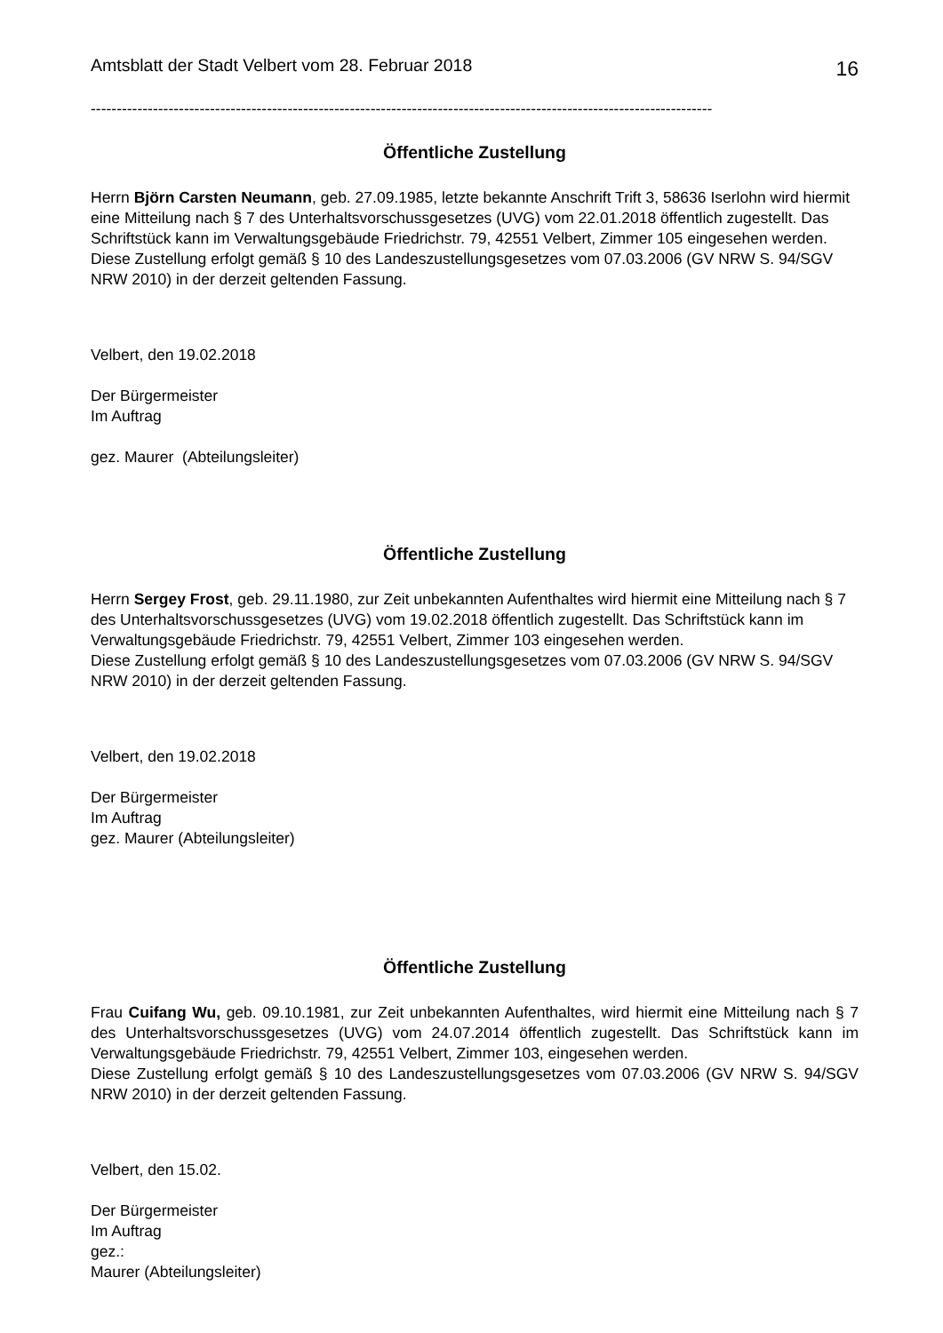Amtsblatt der Stadt Velbert vom 28. Februar 2018 16
------------------------------------------------------------------------------------------------------------------------
Öffentliche Zustellung
Herrn Björn Carsten Neumann, geb. 27.09.1985, letzte bekannte Anschrift Trift 3, 58636 Iserlohn wird hiermit eine Mitteilung nach § 7 des Unterhaltsvorschussgesetzes (UVG) vom 22.01.2018 öffentlich zugestellt. Das Schriftstück kann im Verwaltungsgebäude Friedrichstr. 79, 42551 Velbert, Zimmer 105 eingesehen werden.
Diese Zustellung erfolgt gemäß § 10 des Landeszustellungsgesetzes vom 07.03.2006 (GV NRW S. 94/SGV NRW 2010) in der derzeit geltenden Fassung.
Velbert, den 19.02.2018
Der Bürgermeister
Im Auftrag
gez. Maurer (Abteilungsleiter)
Öffentliche Zustellung
Herrn Sergey Frost, geb. 29.11.1980, zur Zeit unbekannten Aufenthaltes wird hiermit eine Mitteilung nach § 7 des Unterhaltsvorschussgesetzes (UVG) vom 19.02.2018 öffentlich zugestellt. Das Schriftstück kann im Verwaltungsgebäude Friedrichstr. 79, 42551 Velbert, Zimmer 103 eingesehen werden.
Diese Zustellung erfolgt gemäß § 10 des Landeszustellungsgesetzes vom 07.03.2006 (GV NRW S. 94/SGV NRW 2010) in der derzeit geltenden Fassung.
Velbert, den 19.02.2018
Der Bürgermeister
Im Auftrag
gez. Maurer (Abteilungsleiter)
Öffentliche Zustellung
Frau Cuifang Wu, geb. 09.10.1981, zur Zeit unbekannten Aufenthaltes, wird hiermit eine Mitteilung nach § 7 des Unterhaltsvorschussgesetzes (UVG) vom 24.07.2014 öffentlich zugestellt. Das Schriftstück kann im Verwaltungsgebäude Friedrichstr. 79, 42551 Velbert, Zimmer 103, eingesehen werden.
Diese Zustellung erfolgt gemäß § 10 des Landeszustellungsgesetzes vom 07.03.2006 (GV NRW S. 94/SGV NRW 2010) in der derzeit geltenden Fassung.
Velbert, den 15.02.
Der Bürgermeister
Im Auftrag
gez.:
Maurer (Abteilungsleiter)